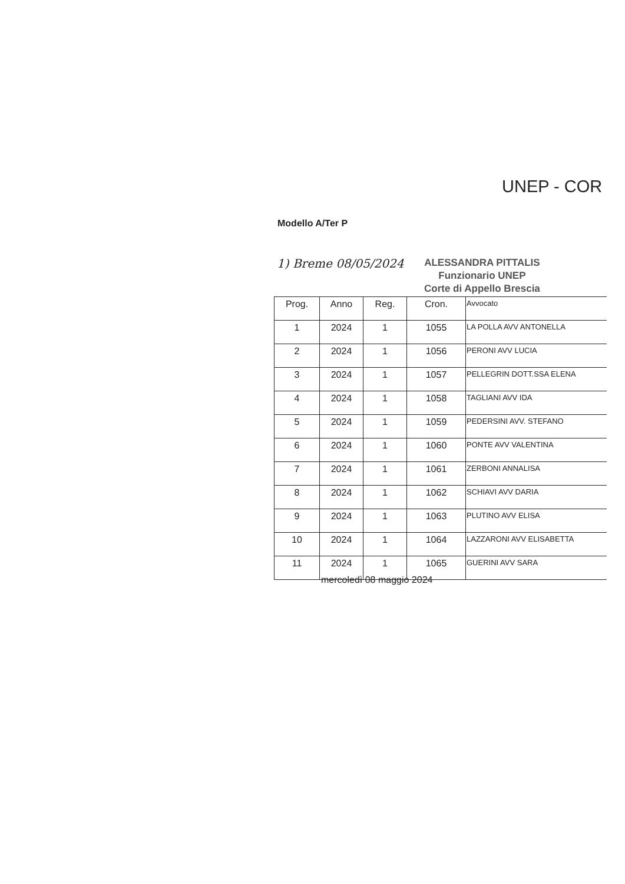UNEP - COR
Modello A/Ter P
1) Breme 08/05/2024 ALESSANDRA PITTALIS
Funzionario UNEP
Corte di Appello Brescia
| Prog. | Anno | Reg. | Cron. | Avvocato |
| --- | --- | --- | --- | --- |
| 1 | 2024 | 1 | 1055 | LA POLLA AVV ANTONELLA |
| 2 | 2024 | 1 | 1056 | PERONI AVV LUCIA |
| 3 | 2024 | 1 | 1057 | PELLEGRIN DOTT.SSA ELENA |
| 4 | 2024 | 1 | 1058 | TAGLIANI AVV IDA |
| 5 | 2024 | 1 | 1059 | PEDERSINI AVV. STEFANO |
| 6 | 2024 | 1 | 1060 | PONTE AVV VALENTINA |
| 7 | 2024 | 1 | 1061 | ZERBONI ANNALISA |
| 8 | 2024 | 1 | 1062 | SCHIAVI AVV DARIA |
| 9 | 2024 | 1 | 1063 | PLUTINO AVV ELISA |
| 10 | 2024 | 1 | 1064 | LAZZARONI AVV ELISABETTA |
| 11 | 2024 | 1 | 1065 | GUERINI AVV SARA |
mercoledì 08 maggio 2024